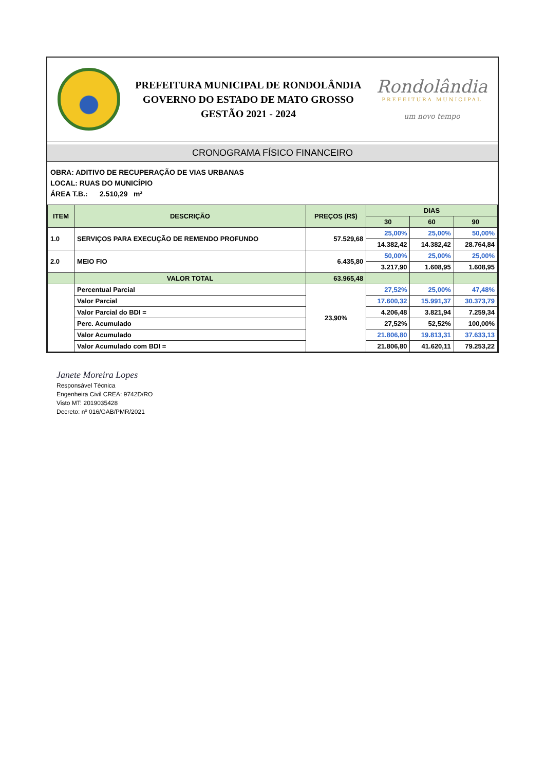PREFEITURA MUNICIPAL DE RONDOLÂNDIA
GOVERNO DO ESTADO DE MATO GROSSO
GESTÃO 2021 - 2024
Rondolândia
PREFEITURA MUNICIPAL
um novo tempo
CRONOGRAMA FÍSICO FINANCEIRO
OBRA: ADITIVO DE RECUPERAÇÃO DE VIAS URBANAS
LOCAL: RUAS DO MUNICÍPIO
ÁREA T.B.: 2.510,29 m²
| ITEM | DESCRIÇÃO | PREÇOS (R$) | DIAS | | |
| --- | --- | --- | --- | --- | --- |
| | | | 30 | 60 | 90 |
| 1.0 | SERVIÇOS PARA EXECUÇÃO DE REMENDO PROFUNDO | 57.529,68 | 25,00% | 25,00% | 50,00% |
| | | | 14.382,42 | 14.382,42 | 28.764,84 |
| 2.0 | MEIO FIO | 6.435,80 | 50,00% | 25,00% | 25,00% |
| | | | 3.217,90 | 1.608,95 | 1.608,95 |
| | VALOR TOTAL | 63.965,48 | | | |
| | Percentual Parcial | 23,90% | 27,52% | 25,00% | 47,48% |
| | Valor Parcial | | 17.600,32 | 15.991,37 | 30.373,79 |
| | Valor Parcial do BDI = | | 4.206,48 | 3.821,94 | 7.259,34 |
| | Perc. Acumulado | | 27,52% | 52,52% | 100,00% |
| | Valor Acumulado | | 21.806,80 | 19.813,31 | 37.633,13 |
| | Valor Acumulado com BDI = | | 21.806,80 | 41.620,11 | 79.253,22 |
Janete Moreira Lopes
Responsável Técnica
Engenheira Civil CREA: 9742D/RO
Visto MT: 2019035428
Decreto: nº 016/GAB/PMR/2021